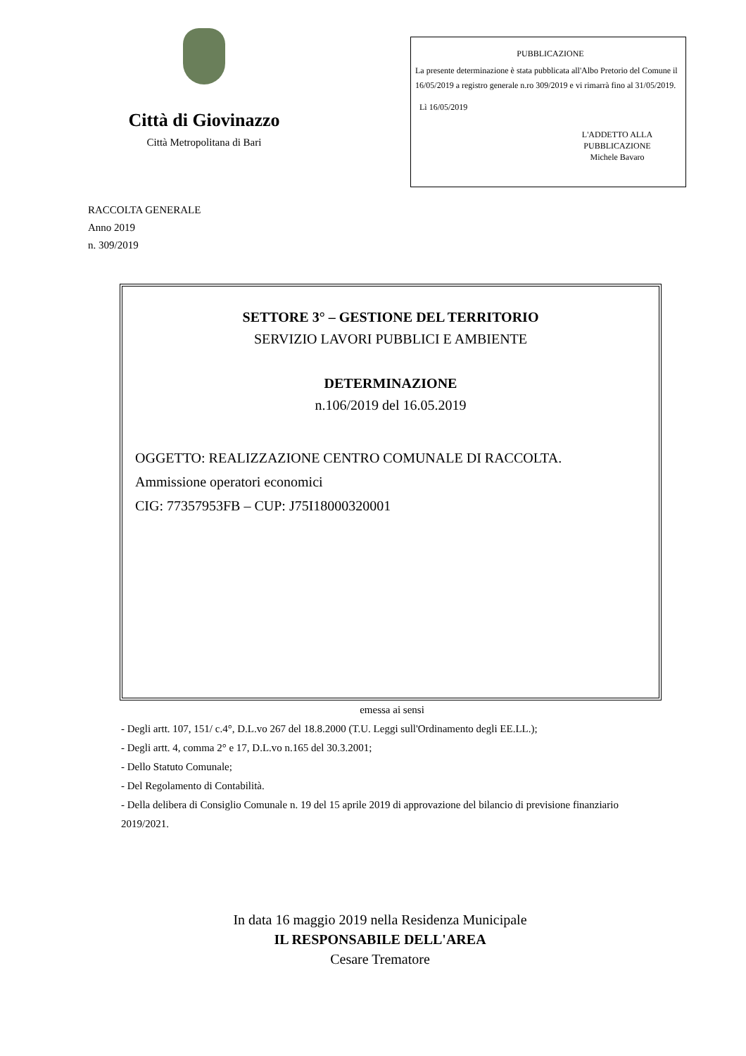Città di Giovinazzo
Città Metropolitana di Bari
PUBBLICAZIONE
La presente determinazione è stata pubblicata all'Albo Pretorio del Comune il 16/05/2019 a registro generale n.ro 309/2019 e vi rimarrà fino al 31/05/2019.
Lì 16/05/2019
L'ADDETTO ALLA PUBBLICAZIONE
Michele Bavaro
RACCOLTA GENERALE
Anno 2019
n. 309/2019
SETTORE 3° – GESTIONE DEL TERRITORIO
SERVIZIO LAVORI PUBBLICI E AMBIENTE
DETERMINAZIONE
n.106/2019 del 16.05.2019
OGGETTO: REALIZZAZIONE CENTRO COMUNALE DI RACCOLTA.
Ammissione operatori economici
CIG: 77357953FB – CUP: J75I18000320001
emessa ai sensi
- Degli artt. 107, 151/ c.4°, D.L.vo 267 del 18.8.2000 (T.U. Leggi sull'Ordinamento degli EE.LL.);
- Degli artt. 4, comma 2° e 17, D.L.vo n.165 del 30.3.2001;
- Dello Statuto Comunale;
- Del Regolamento di Contabilità.
- Della delibera di Consiglio Comunale n. 19 del 15 aprile 2019 di approvazione del bilancio di previsione finanziario 2019/2021.
In data 16 maggio 2019 nella Residenza Municipale
IL RESPONSABILE DELL'AREA
Cesare Trematore